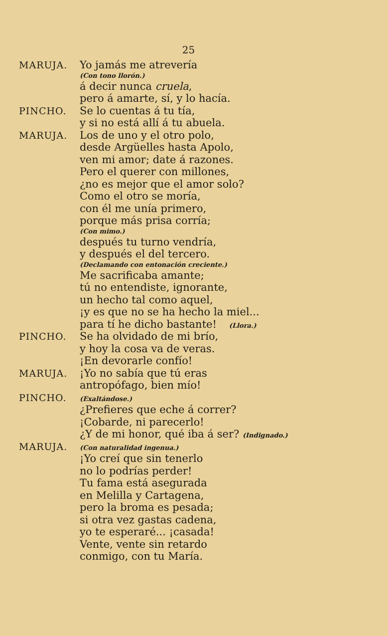25
MARUJA. Yo jamás me atrevería
(Con tono llorón.)
á decir nunca cruela,
pero á amarte, sí, y lo hacía.
PINCHO. Se lo cuentas á tu tía,
y si no está allí á tu abuela.
MARUJA. Los de uno y el otro polo,
desde Argüelles hasta Apolo,
ven mi amor; date á razones.
Pero el querer con millones,
¿no es mejor que el amor solo?
Como el otro se moría,
con él me unía primero,
porque más prisa corría;
(Con mimo.)
después tu turno vendría,
y después el del tercero.
(Declamando con entonación creciente.)
Me sacrificaba amante;
tú no entendiste, ignorante,
un hecho tal como aquel,
¡y es que no se ha hecho la miel...
para tí he dicho bastante! (Llora.)
PINCHO. Se ha olvidado de mi brío,
y hoy la cosa va de veras.
¡En devorarle confío!
MARUJA. ¡Yo no sabía que tú eras
antropófago, bien mío!
PINCHO.
(Exaltándose.)
¿Prefieres que eche á correr?
¡Cobarde, ni parecerlo!
¿Y de mi honor, qué iba á ser? (Indignado.)
MARUJA.
(Con naturalidad ingenua.)
¡Yo creí que sin tenerlo
no lo podrías perder!
Tu fama está asegurada
en Melilla y Cartagena,
pero la broma es pesada;
si otra vez gastas cadena,
yo te esperaré... ¡casada!
Vente, vente sin retardo
conmigo, con tu María.